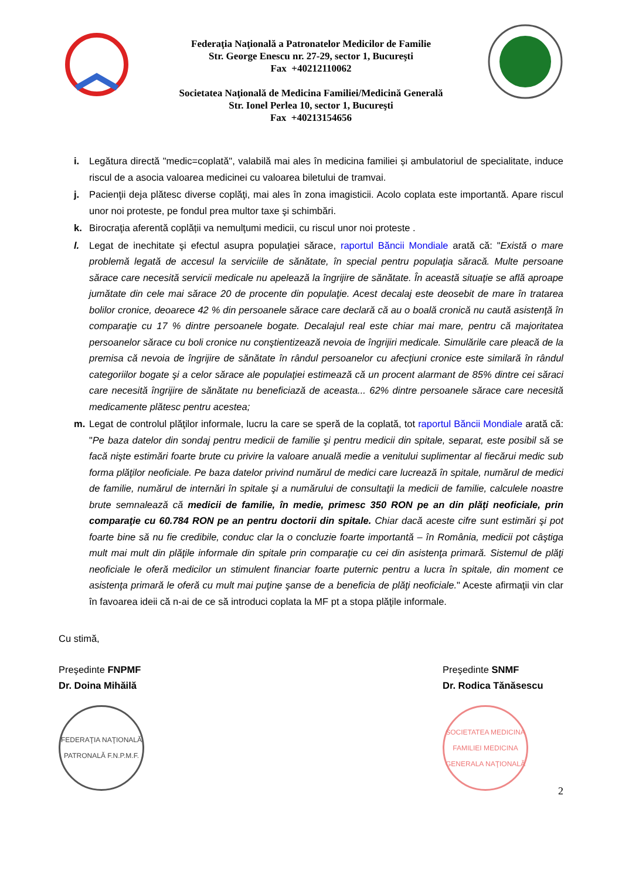Federaţia Naţională a Patronatelor Medicilor de Familie
Str. George Enescu nr. 27-29, sector 1, Bucureşti
Fax +40212110062
Societatea Naţională de Medicina Familiei/Medicină Generală
Str. Ionel Perlea 10, sector 1, Bucureşti
Fax +40213154656
i. Legătura directă "medic=coplată", valabilă mai ales în medicina familiei și ambulatoriul de specialitate, induce riscul de a asocia valoarea medicinei cu valoarea biletului de tramvai.
j. Pacienţii deja plătesc diverse coplăţi, mai ales în zona imagisticii. Acolo coplata este importantă. Apare riscul unor noi proteste, pe fondul prea multor taxe şi schimbări.
k. Birocraţia aferentă coplății va nemulţumi medicii, cu riscul unor noi proteste .
l. Legat de inechitate şi efectul asupra populaţiei sărace, raportul Băncii Mondiale arată că: "Există o mare problemă legată de accesul la serviciile de sănătate, în special pentru populaţia săracă. Multe persoane sărace care necesită servicii medicale nu apelează la îngrijire de sănătate. În această situaţie se află aproape jumătate din cele mai sărace 20 de procente din populaţie. Acest decalaj este deosebit de mare în tratarea bolilor cronice, deoarece 42 % din persoanele sărace care declară că au o boală cronică nu caută asistenţă în comparaţie cu 17 % dintre persoanele bogate. Decalajul real este chiar mai mare, pentru că majoritatea persoanelor sărace cu boli cronice nu conştientizează nevoia de îngrijiri medicale. Simulările care pleacă de la premisa că nevoia de îngrijire de sănătate în rândul persoanelor cu afecţiuni cronice este similară în rândul categoriilor bogate şi a celor sărace ale populaţiei estimează că un procent alarmant de 85% dintre cei săraci care necesită îngrijire de sănătate nu beneficiază de aceasta... 62% dintre persoanele sărace care necesită medicamente plătesc pentru acestea;
m. Legat de controlul plăţilor informale, lucru la care se speră de la coplată, tot raportul Băncii Mondiale arată că: "Pe baza datelor din sondaj pentru medicii de familie şi pentru medicii din spitale, separat, este posibil să se facă nişte estimări foarte brute cu privire la valoare anuală medie a venitului suplimentar al fiecărui medic sub forma plăţilor neoficiale. Pe baza datelor privind numărul de medici care lucrează în spitale, numărul de medici de familie, numărul de internări în spitale şi a numărului de consultaţii la medicii de familie, calculele noastre brute semnalează că medicii de familie, în medie, primesc 350 RON pe an din plăţi neoficiale, prin comparaţie cu 60.784 RON pe an pentru doctorii din spitale. Chiar dacă aceste cifre sunt estimări şi pot foarte bine să nu fie credibile, conduc clar la o concluzie foarte importantă – în România, medicii pot câştiga mult mai mult din plăţile informale din spitale prin comparaţie cu cei din asistenţa primară. Sistemul de plăţi neoficiale le oferă medicilor un stimulent financiar foarte puternic pentru a lucra în spitale, din moment ce asistenţa primară le oferă cu mult mai puţine şanse de a beneficia de plăţi neoficiale." Aceste afirmaţii vin clar în favoarea ideii că n-ai de ce să introduci coplata la MF pt a stopa plăţile informale.
Cu stimă,
Preşedinte FNPMF
Dr. Doina Mihăilă
FEDERAŢIA NAŢIONALĂ PATRONALĂ F.N.P.M.F.
Preşedinte SNMF
Dr. Rodica Tănăsescu
SOCIETATEA MEDICINA FAMILIEI MEDICINA GENERALA NAŢIONALĂ
2